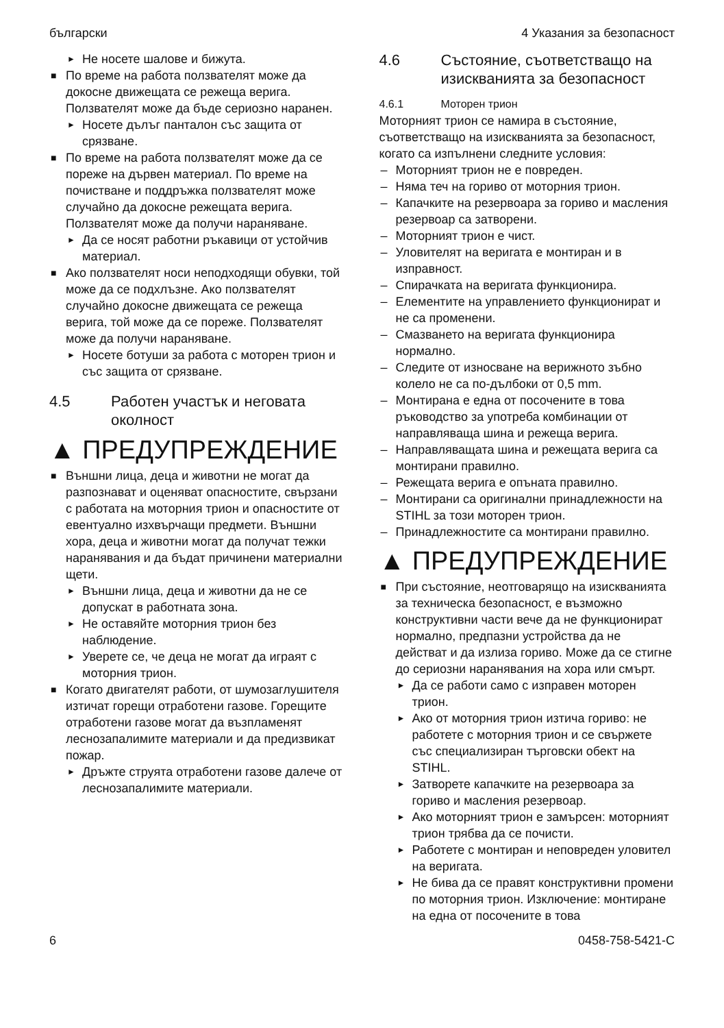български 4 Указания за безопасност
► Не носете шалове и бижута.
■ По време на работа ползвателят може да докосне движещата се режеща верига. Ползвателят може да бъде сериозно наранен.
► Носете дълъг панталон със защита от срязване.
■ По време на работа ползвателят може да се пореже на дървен материал. По време на почистване и поддръжка ползвателят може случайно да докосне режещата верига. Ползвателят може да получи нараняване.
► Да се носят работни ръкавици от устойчив материал.
■ Ако ползвателят носи неподходящи обувки, той може да се подхлъзне. Ако ползвателят случайно докосне движещата се режеща верига, той може да се пореже. Ползвателят може да получи нараняване.
► Носете ботуши за работа с моторен трион и със защита от срязване.
4.5 Работен участък и неговата околност
▲ ПРЕДУПРЕЖДЕНИЕ
■ Външни лица, деца и животни не могат да разпознават и оценяват опасностите, свързани с работата на моторния трион и опасностите от евентуално изхвърчащи предмети. Външни хора, деца и животни могат да получат тежки наранявания и да бъдат причинени материални щети.
► Външни лица, деца и животни да не се допускат в работната зона.
► Не оставяйте моторния трион без наблюдение.
► Уверете се, че деца не могат да играят с моторния трион.
■ Когато двигателят работи, от шумозаглушителя изтичат горещи отработени газове. Горещите отработени газове могат да възпламенят леснозапалимите материали и да предизвикат пожар.
► Дръжте струята отработени газове далече от леснозапалимите материали.
4.6 Състояние, съответстващо на изискванията за безопасност
4.6.1 Моторен трион
Моторният трион се намира в състояние, съответстващо на изискванията за безопасност, когато са изпълнени следните условия:
– Моторният трион не е повреден.
– Няма теч на гориво от моторния трион.
– Капачките на резервоара за гориво и масления резервоар са затворени.
– Моторният трион е чист.
– Уловителят на веригата е монтиран и в изправност.
– Спирачката на веригата функционира.
– Елементите на управлението функционират и не са променени.
– Смазването на веригата функционира нормално.
– Следите от износване на верижното зъбно колело не са по-дълбоки от 0,5 mm.
– Монтирана е една от посочените в това ръководство за употреба комбинации от направляваща шина и режеща верига.
– Направляващата шина и режещата верига са монтирани правилно.
– Режещата верига е опъната правилно.
– Монтирани са оригинални принадлежности на STIHL за този моторен трион.
– Принадлежностите са монтирани правилно.
▲ ПРЕДУПРЕЖДЕНИЕ
■ При състояние, неотговарящо на изискванията за техническа безопасност, е възможно конструктивни части вече да не функционират нормално, предпазни устройства да не действат и да излиза гориво. Може да се стигне до сериозни наранявания на хора или смърт.
► Да се работи само с изправен моторен трион.
► Ако от моторния трион изтича гориво: не работете с моторния трион и се свържете със специализиран търговски обект на STIHL.
► Затворете капачките на резервоара за гориво и масления резервоар.
► Ако моторният трион е замърсен: моторният трион трябва да се почисти.
► Работете с монтиран и неповреден уловител на веригата.
► Не бива да се правят конструктивни промени по моторния трион. Изключение: монтиране на една от посочените в това
6 0458-758-5421-C